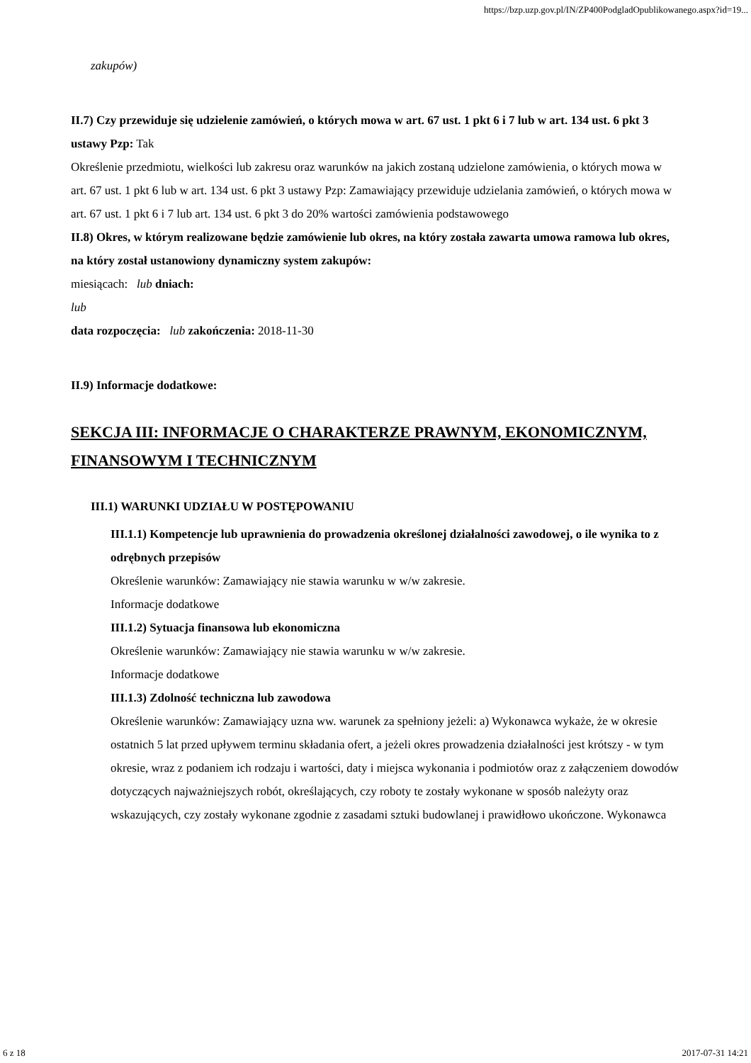https://bzp.uzp.gov.pl/IN/ZP400PodgladOpublikowanego.aspx?id=19...
zakupów)
II.7) Czy przewiduje się udzielenie zamówień, o których mowa w art. 67 ust. 1 pkt 6 i 7 lub w art. 134 ust. 6 pkt 3 ustawy Pzp: Tak
Określenie przedmiotu, wielkości lub zakresu oraz warunków na jakich zostaną udzielone zamówienia, o których mowa w art. 67 ust. 1 pkt 6 lub w art. 134 ust. 6 pkt 3 ustawy Pzp: Zamawiający przewiduje udzielania zamówień, o których mowa w art. 67 ust. 1 pkt 6 i 7 lub art. 134 ust. 6 pkt 3 do 20% wartości zamówienia podstawowego
II.8) Okres, w którym realizowane będzie zamówienie lub okres, na który została zawarta umowa ramowa lub okres, na który został ustanowiony dynamiczny system zakupów:
miesiącach: lub dniach:
lub
data rozpoczęcia: lub zakończenia: 2018-11-30
II.9) Informacje dodatkowe:
SEKCJA III: INFORMACJE O CHARAKTERZE PRAWNYM, EKONOMICZNYM, FINANSOWYM I TECHNICZNYM
III.1) WARUNKI UDZIAŁU W POSTĘPOWANIU
III.1.1) Kompetencje lub uprawnienia do prowadzenia określonej działalności zawodowej, o ile wynika to z odrębnych przepisów
Określenie warunków: Zamawiający nie stawia warunku w w/w zakresie.
Informacje dodatkowe
III.1.2) Sytuacja finansowa lub ekonomiczna
Określenie warunków: Zamawiający nie stawia warunku w w/w zakresie.
Informacje dodatkowe
III.1.3) Zdolność techniczna lub zawodowa
Określenie warunków: Zamawiający uzna ww. warunek za spełniony jeżeli: a) Wykonawca wykaże, że w okresie ostatnich 5 lat przed upływem terminu składania ofert, a jeżeli okres prowadzenia działalności jest krótszy - w tym okresie, wraz z podaniem ich rodzaju i wartości, daty i miejsca wykonania i podmiotów oraz z załączeniem dowodów dotyczących najważniejszych robót, określających, czy roboty te zostały wykonane w sposób należyty oraz wskazujących, czy zostały wykonane zgodnie z zasadami sztuki budowlanej i prawidłowo ukończone. Wykonawca
6 z 18 2017-07-31 14:21